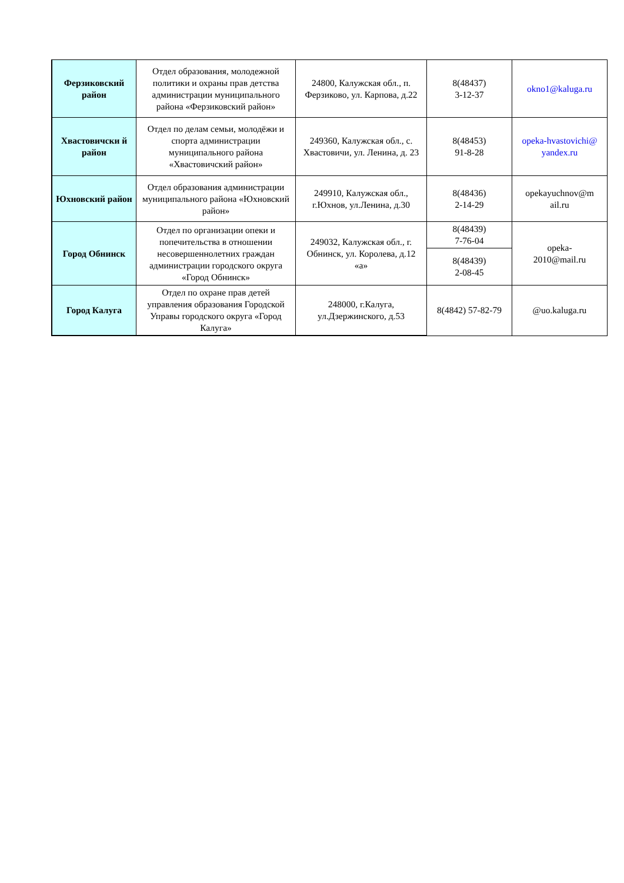| Ферзиковский район | Отдел образования, молодежной политики и охраны прав детства администрации муниципального района «Ферзиковский район» | 24800, Калужская обл., п. Ферзиково, ул. Карпова, д.22 | 8(48437) 3-12-37 | okno1@kaluga.ru |
| Хвастовичски й район | Отдел по делам семьи, молодёжи и спорта администрации муниципального района «Хвастовичский район» | 249360, Калужская обл., с. Хвастовичи, ул. Ленина, д. 23 | 8(48453) 91-8-28 | opeka-hvastovichi@ yandex.ru |
| Юхновский район | Отдел образования администрации муниципального района «Юхновский район» | 249910, Калужская обл., г.Юхнов, ул.Ленина, д.30 | 8(48436) 2-14-29 | opekayuchnov@m ail.ru |
| Город Обнинск | Отдел по организации опеки и попечительства в отношении несовершеннолетних граждан администрации городского округа «Город Обнинск» | 249032, Калужская обл., г. Обнинск, ул. Королева, д.12 «а» | 8(48439) 7-76-04 | opeka- 2010@mail.ru |
| | | | 8(48439) 2-08-45 | |
| Город Калуга | Отдел по охране прав детей управления образования Городской Управы городского округа «Город Калуга» | 248000, г.Калуга, ул.Дзержинского, д.53 | 8(4842) 57-82-79 | @uo.kaluga.ru |